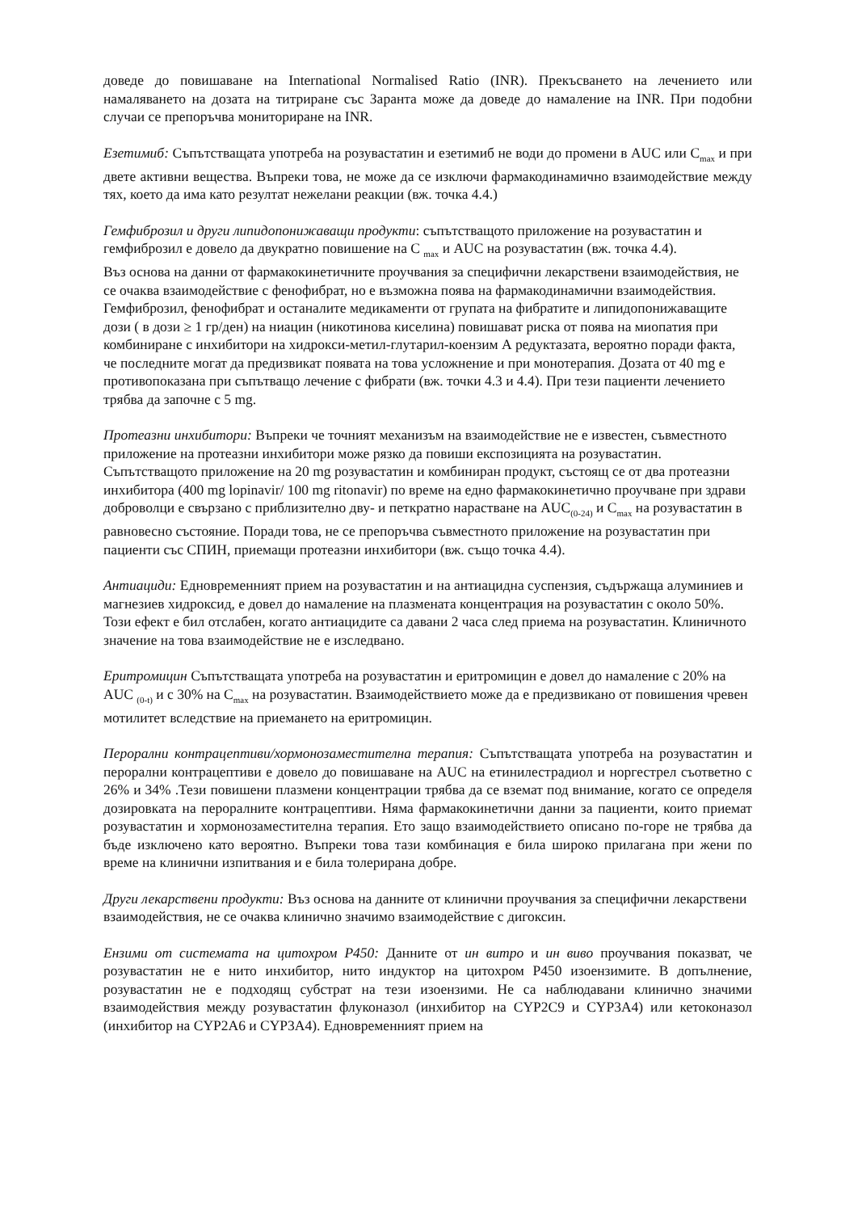доведе до повишаване на International Normalised Ratio (INR). Прекъсването на лечението или намаляването на дозата на титриране със Заранта може да доведе до намаление на INR. При подобни случаи се препоръчва мониториране на INR.
Езетимиб: Съпътстващата употреба на розувастатин и езетимиб не води до промени в AUC или C<sub>max</sub> и при двете активни вещества. Въпреки това, не може да се изключи фармакодинамично взаимодействие между тях, което да има като резултат нежелани реакции (вж. точка 4.4.)
Гемфиброзил и други липидопонижаващи продукти: съпътстващото приложение на розувастатин и гемфиброзил е довело да двукратно повишение на C <sub>max</sub> и AUC на розувастатин (вж. точка 4.4).
Въз основа на данни от фармакокинетичните проучвания за специфични лекарствени взаимодействия, не се очаква взаимодействие с фенофибрат, но е възможна поява на фармакодинамични взаимодействия. Гемфиброзил, фенофибрат и останалите медикаменти от групата на фибратите и липидопонижаващите дози ( в дози ≥ 1 гр/ден) на ниацин (никотинова киселина) повишават риска от поява на миопатия при комбиниране с инхибитори на хидрокси-метил-глутарил-коензим А редуктазата, вероятно поради факта, че последните могат да предизвикат появата на това усложнение и при монотерапия. Дозата от 40 mg е противопоказана при съпътващо лечение с фибрати (вж. точки 4.3 и 4.4). При тези пациенти лечението трябва да започне с 5 mg.
Протеазни инхибитори: Въпреки че точният механизъм на взаимодействие не е известен, съвместното приложение на протеазни инхибитори може рязко да повиши експозицията на розувастатин. Съпътстващото приложение на 20 mg розувастатин и комбиниран продукт, състоящ се от два протеазни инхибитора (400 mg lopinavir/ 100 mg ritonavir) по време на едно фармакокинетично проучване при здрави доброволци е свързано с приблизително дву- и петкратно нарастване на AUC<sub>(0-24)</sub> и C<sub>max</sub> на розувастатин в равновесно състояние. Поради това, не се препоръчва съвместното приложение на розувастатин при пациенти със СПИН, приемащи протеазни инхибитори (вж. също точка 4.4).
Антиациди: Едновременният прием на розувастатин и на антиацидна суспензия, съдържаща алуминиев и магнезиев хидроксид, е довел до намаление на плазмената концентрация на розувастатин с около 50%. Този ефект е бил отслабен, когато антиацидите са давани 2 часа след приема на розувастатин. Клиничното значение на това взаимодействие не е изследвано.
Еритромицин Съпътстващата употреба на розувастатин и еритромицин е довел до намаление с 20% на AUC <sub>(0-t)</sub> и с 30% на C<sub>max</sub> на розувастатин. Взаимодействието може да е предизвикано от повишения чревен мотилитет вследствие на приемането на еритромицин.
Перорални контрацептиви/хормонозаместителна терапия: Съпътстващата употреба на розувастатин и перорални контрацептиви е довело до повишаване на AUC на етинилестрадиол и норгестрел съответно с 26% и 34% .Тези повишени плазмени концентрации трябва да се вземат под внимание, когато се определя дозировката на пероралните контрацептиви. Няма фармакокинетични данни за пациенти, които приемат розувастатин и хормонозаместителна терапия. Ето защо взаимодействието описано по-горе не трябва да бъде изключено като вероятно. Въпреки това тази комбинация е била широко прилагана при жени по време на клинични изпитвания и е била толерирана добре.
Други лекарствени продукти: Въз основа на данните от клинични проучвания за специфични лекарствени взаимодействия, не се очаква клинично значимо взаимодействие с дигоксин.
Ензими от системата на цитохром P450: Данните от ин витро и ин виво проучвания показват, че розувастатин не е нито инхибитор, нито индуктор на цитохром P450 изоензимите. В допълнение, розувастатин не е подходящ субстрат на тези изоензими. Не са наблюдавани клинично значими взаимодействия между розувастатин флуконазол (инхибитор на CYP2C9 и CYP3A4) или кетоконазол (инхибитор на CYP2A6 и CYP3A4). Едновременният прием на